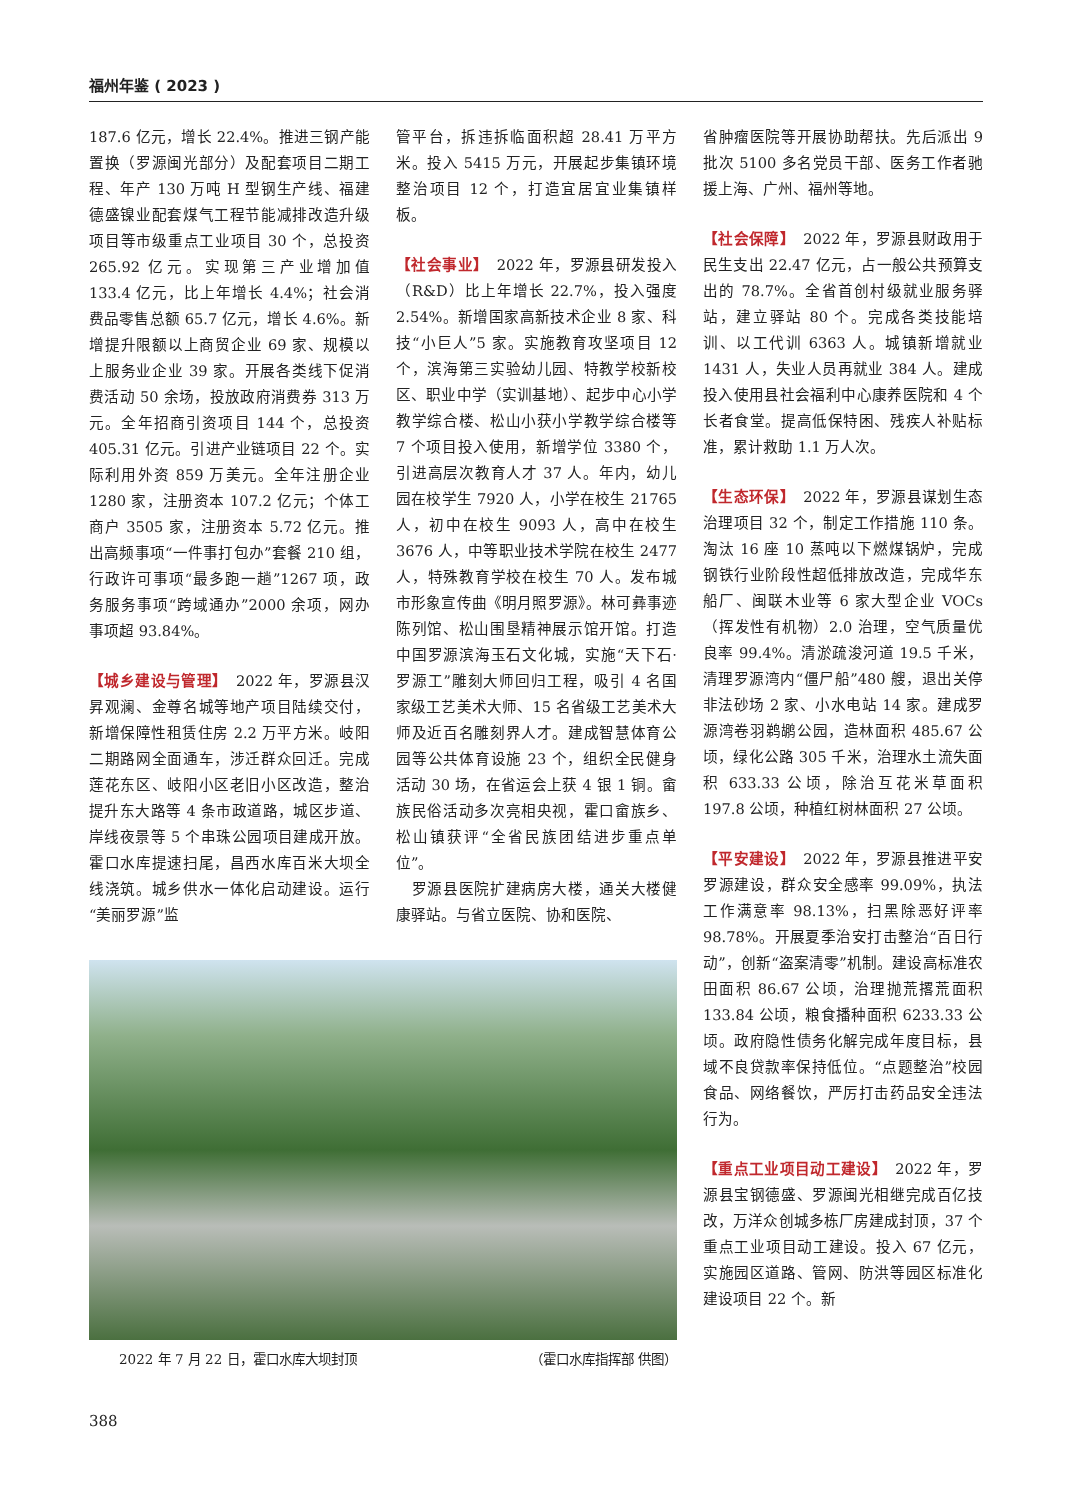福州年鉴 ( 2023 )
187.6 亿元，增长 22.4%。推进三钢产能置换（罗源闽光部分）及配套项目二期工程、年产 130 万吨 H 型钢生产线、福建德盛镍业配套煤气工程节能减排改造升级项目等市级重点工业项目 30 个，总投资 265.92 亿元。实现第三产业增加值 133.4 亿元，比上年增长 4.4%；社会消费品零售总额 65.7 亿元，增长 4.6%。新增提升限额以上商贸企业 69 家、规模以上服务业企业 39 家。开展各类线下促消费活动 50 余场，投放政府消费券 313 万元。全年招商引资项目 144 个，总投资 405.31 亿元。引进产业链项目 22 个。实际利用外资 859 万美元。全年注册企业 1280 家，注册资本 107.2 亿元；个体工商户 3505 家，注册资本 5.72 亿元。推出高频事项“一件事打包办”套餐 210 组，行政许可事项“最多跑一趟”1267 项，政务服务事项“跨域通办”2000 余项，网办事项超 93.84%。
【城乡建设与管理】　2022 年，罗源县汉昇观澜、金尊名城等地产项目陆续交付，新增保障性租赁住房 2.2 万平方米。岐阳二期路网全面通车，涉迁群众回迁。完成莲花东区、岐阳小区老旧小区改造，整治提升东大路等 4 条市政道路，城区步道、岸线夜景等 5 个串珠公园项目建成开放。霍口水库提速扫尾，昌西水库百米大坝全线浇筑。城乡供水一体化启动建设。运行“美丽罗源”监
管平台，拆违拆临面积超 28.41 万平方米。投入 5415 万元，开展起步集镇环境整治项目 12 个，打造宜居宜业集镇样板。
【社会事业】　2022 年，罗源县研发投入（R&D）比上年增长 22.7%，投入强度 2.54%。新增国家高新技术企业 8 家、科技“小巨人”5 家。实施教育攻坚项目 12 个，滨海第三实验幼儿园、特教学校新校区、职业中学（实训基地）、起步中心小学教学综合楼、松山小获小学教学综合楼等 7 个项目投入使用，新增学位 3380 个，引进高层次教育人才 37 人。年内，幼儿园在校学生 7920 人，小学在校生 21765 人，初中在校生 9093 人，高中在校生 3676 人，中等职业技术学院在校生 2477 人，特殊教育学校在校生 70 人。发布城市形象宣传曲《明月照罗源》。林可彝事迹陈列馆、松山围垦精神展示馆开馆。打造中国罗源滨海玉石文化城，实施“天下石·罗源工”雕刻大师回归工程，吸引 4 名国家级工艺美术大师、15 名省级工艺美术大师及近百名雕刻界人才。建成智慧体育公园等公共体育设施 23 个，组织全民健身活动 30 场，在省运会上获 4 银 1 铜。畲族民俗活动多次亮相央视，霍口畲族乡、松山镇获评“全省民族团结进步重点单位”。
　罗源县医院扩建病房大楼，通关大楼健康驿站。与省立医院、协和医院、
2022 年 7 月 22 日，霍口水库大坝封顶 （霍口水库指挥部 供图）
省肿瘤医院等开展协助帮扶。先后派出 9 批次 5100 多名党员干部、医务工作者驰援上海、广州、福州等地。
【社会保障】　2022 年，罗源县财政用于民生支出 22.47 亿元，占一般公共预算支出的 78.7%。全省首创村级就业服务驿站，建立驿站 80 个。完成各类技能培训、以工代训 6363 人。城镇新增就业 1431 人，失业人员再就业 384 人。建成投入使用县社会福利中心康养医院和 4 个长者食堂。提高低保特困、残疾人补贴标准，累计救助 1.1 万人次。
【生态环保】　2022 年，罗源县谋划生态治理项目 32 个，制定工作措施 110 条。淘汰 16 座 10 蒸吨以下燃煤锅炉，完成钢铁行业阶段性超低排放改造，完成华东船厂、闽联木业等 6 家大型企业 VOCs（挥发性有机物）2.0 治理，空气质量优良率 99.4%。清淤疏浚河道 19.5 千米，清理罗源湾内“僵尸船”480 艘，退出关停非法砂场 2 家、小水电站 14 家。建成罗源湾卷羽鹈鹕公园，造林面积 485.67 公顷，绿化公路 305 千米，治理水土流失面积 633.33 公顷，除治互花米草面积 197.8 公顷，种植红树林面积 27 公顷。
【平安建设】　2022 年，罗源县推进平安罗源建设，群众安全感率 99.09%，执法工作满意率 98.13%，扫黑除恶好评率 98.78%。开展夏季治安打击整治“百日行动”，创新“盗案清零”机制。建设高标准农田面积 86.67 公顷，治理抛荒撂荒面积 133.84 公顷，粮食播种面积 6233.33 公顷。政府隐性债务化解完成年度目标，县域不良贷款率保持低位。“点题整治”校园食品、网络餐饮，严厉打击药品安全违法行为。
【重点工业项目动工建设】　2022 年，罗源县宝钢德盛、罗源闽光相继完成百亿技改，万洋众创城多栋厂房建成封顶，37 个重点工业项目动工建设。投入 67 亿元，实施园区道路、管网、防洪等园区标准化建设项目 22 个。新
388